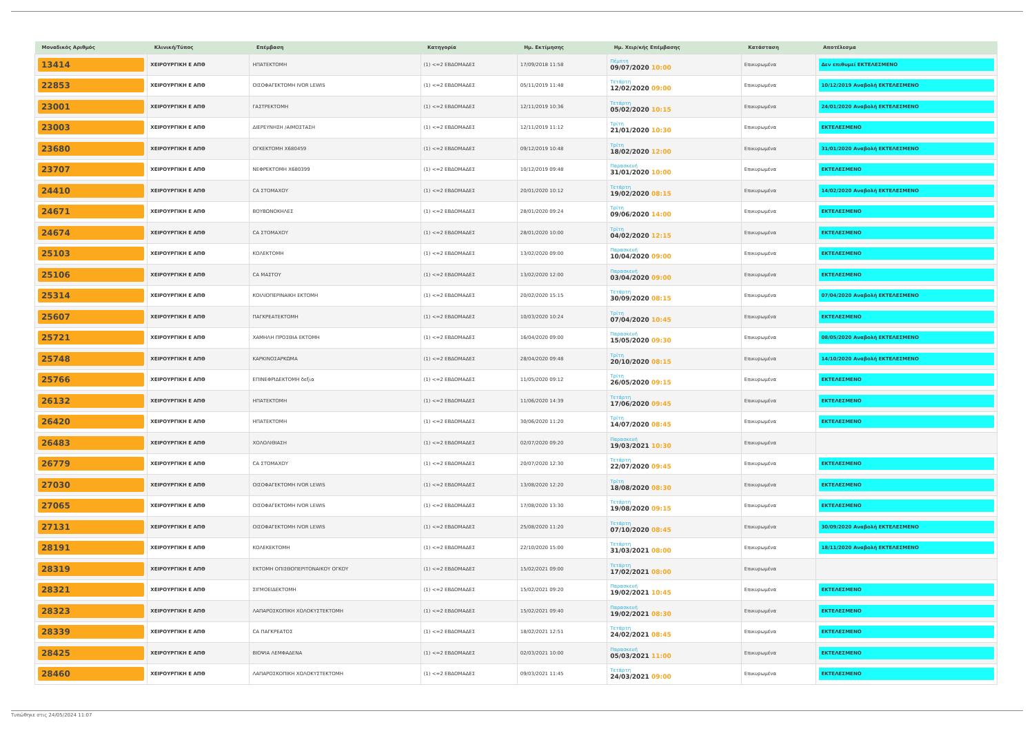| Μοναδικός Αριθμός | Κλινική/Τύπος | Επέμβαση | Κατηγορία | Ημ. Εκτίμησης | Ημ. Χειρ/κής Επέμβασης | Κατάσταση | Αποτέλεσμα |
| --- | --- | --- | --- | --- | --- | --- | --- |
| 13414 | ΧΕΙΡΟΥΡΓΙΚΗ Ε ΑΠΘ | ΗΠΑΤΕΚΤΟΜΗ | (1) <=2 ΕΒΔΟΜΑΔΕΣ | 17/09/2018 11:58 | Πέμπτη 09/07/2020 10:00 | Επικυρωμένα | Δεν επιθυμεί ΕΚΤΕΛΕΣΜΕΝΟ |
| 22853 | ΧΕΙΡΟΥΡΓΙΚΗ Ε ΑΠΘ | ΟΙΣΟΦΑΓΕΚΤΟΜΗ IVOR LEWIS | (1) <=2 ΕΒΔΟΜΑΔΕΣ | 05/11/2019 11:48 | Τετάρτη 12/02/2020 09:00 | Επικυρωμένα | 10/12/2019 Αναβολή ΕΚΤΕΛΕΣΜΕΝΟ |
| 23001 | ΧΕΙΡΟΥΡΓΙΚΗ Ε ΑΠΘ | ΓΑΣΤΡΕΚΤΟΜΗ | (1) <=2 ΕΒΔΟΜΑΔΕΣ | 12/11/2019 10:36 | Τετάρτη 05/02/2020 10:15 | Επικυρωμένα | 24/01/2020 Αναβολή ΕΚΤΕΛΕΣΜΕΝΟ |
| 23003 | ΧΕΙΡΟΥΡΓΙΚΗ Ε ΑΠΘ | ΔΙΕΡΕΥΝΗΣΗ /ΑΙΜΟΣΤΑΣΗ | (1) <=2 ΕΒΔΟΜΑΔΕΣ | 12/11/2019 11:12 | Τρίτη 21/01/2020 10:30 | Επικυρωμένα | ΕΚΤΕΛΕΣΜΕΝΟ |
| 23680 | ΧΕΙΡΟΥΡΓΙΚΗ Ε ΑΠΘ | ΟΓΚΕΚΤΟΜΗ Χ680459 | (1) <=2 ΕΒΔΟΜΑΔΕΣ | 09/12/2019 10:48 | Τρίτη 18/02/2020 12:00 | Επικυρωμένα | 31/01/2020 Αναβολή ΕΚΤΕΛΕΣΜΕΝΟ |
| 23707 | ΧΕΙΡΟΥΡΓΙΚΗ Ε ΑΠΘ | ΝΕΦΡΕΚΤΟΜΗ Χ680399 | (1) <=2 ΕΒΔΟΜΑΔΕΣ | 10/12/2019 09:48 | Παρασκευή 31/01/2020 10:00 | Επικυρωμένα | ΕΚΤΕΛΕΣΜΕΝΟ |
| 24410 | ΧΕΙΡΟΥΡΓΙΚΗ Ε ΑΠΘ | CA ΣΤΟΜΑΧΟΥ | (1) <=2 ΕΒΔΟΜΑΔΕΣ | 20/01/2020 10:12 | Τετάρτη 19/02/2020 08:15 | Επικυρωμένα | 14/02/2020 Αναβολή ΕΚΤΕΛΕΣΜΕΝΟ |
| 24671 | ΧΕΙΡΟΥΡΓΙΚΗ Ε ΑΠΘ | ΒΟΥΒΩΝΟΚΗΛΕΣ | (1) <=2 ΕΒΔΟΜΑΔΕΣ | 28/01/2020 09:24 | Τρίτη 09/06/2020 14:00 | Επικυρωμένα | ΕΚΤΕΛΕΣΜΕΝΟ |
| 24674 | ΧΕΙΡΟΥΡΓΙΚΗ Ε ΑΠΘ | CA ΣΤΟΜΑΧΟΥ | (1) <=2 ΕΒΔΟΜΑΔΕΣ | 28/01/2020 10:00 | Τρίτη 04/02/2020 12:15 | Επικυρωμένα | ΕΚΤΕΛΕΣΜΕΝΟ |
| 25103 | ΧΕΙΡΟΥΡΓΙΚΗ Ε ΑΠΘ | ΚΟΛΕΚΤΟΜΗ | (1) <=2 ΕΒΔΟΜΑΔΕΣ | 13/02/2020 09:00 | Παρασκευή 10/04/2020 09:00 | Επικυρωμένα | ΕΚΤΕΛΕΣΜΕΝΟ |
| 25106 | ΧΕΙΡΟΥΡΓΙΚΗ Ε ΑΠΘ | CA ΜΑΣΤΟΥ | (1) <=2 ΕΒΔΟΜΑΔΕΣ | 13/02/2020 12:00 | Παρασκευή 03/04/2020 09:00 | Επικυρωμένα | ΕΚΤΕΛΕΣΜΕΝΟ |
| 25314 | ΧΕΙΡΟΥΡΓΙΚΗ Ε ΑΠΘ | ΚΟΙΛΙΟΠΕΡΙΝΑΙΚΗ ΕΚΤΟΜΗ | (1) <=2 ΕΒΔΟΜΑΔΕΣ | 20/02/2020 15:15 | Τετάρτη 30/09/2020 08:15 | Επικυρωμένα | 07/04/2020 Αναβολή ΕΚΤΕΛΕΣΜΕΝΟ |
| 25607 | ΧΕΙΡΟΥΡΓΙΚΗ Ε ΑΠΘ | ΠΑΓΚΡΕΑΤΕΚΤΟΜΗ | (1) <=2 ΕΒΔΟΜΑΔΕΣ | 10/03/2020 10:24 | Τρίτη 07/04/2020 10:45 | Επικυρωμένα | ΕΚΤΕΛΕΣΜΕΝΟ |
| 25721 | ΧΕΙΡΟΥΡΓΙΚΗ Ε ΑΠΘ | ΧΑΜΗΛΗ ΠΡΟΣΘΙΑ ΕΚΤΟΜΗ | (1) <=2 ΕΒΔΟΜΑΔΕΣ | 16/04/2020 09:00 | Παρασκευή 15/05/2020 09:30 | Επικυρωμένα | 08/05/2020 Αναβολή ΕΚΤΕΛΕΣΜΕΝΟ |
| 25748 | ΧΕΙΡΟΥΡΓΙΚΗ Ε ΑΠΘ | ΚΑΡΚΙΝΟΣΑΡΚΩΜΑ | (1) <=2 ΕΒΔΟΜΑΔΕΣ | 28/04/2020 09:48 | Τρίτη 20/10/2020 08:15 | Επικυρωμένα | 14/10/2020 Αναβολή ΕΚΤΕΛΕΣΜΕΝΟ |
| 25766 | ΧΕΙΡΟΥΡΓΙΚΗ Ε ΑΠΘ | ΕΠΙΝΕΦΡΙΔΕΚΤΟΜΗ δεξια | (1) <=2 ΕΒΔΟΜΑΔΕΣ | 11/05/2020 09:12 | Τρίτη 26/05/2020 09:15 | Επικυρωμένα | ΕΚΤΕΛΕΣΜΕΝΟ |
| 26132 | ΧΕΙΡΟΥΡΓΙΚΗ Ε ΑΠΘ | ΗΠΑΤΕΚΤΟΜΗ | (1) <=2 ΕΒΔΟΜΑΔΕΣ | 11/06/2020 14:39 | Τετάρτη 17/06/2020 09:45 | Επικυρωμένα | ΕΚΤΕΛΕΣΜΕΝΟ |
| 26420 | ΧΕΙΡΟΥΡΓΙΚΗ Ε ΑΠΘ | ΗΠΑΤΕΚΤΟΜΗ | (1) <=2 ΕΒΔΟΜΑΔΕΣ | 30/06/2020 11:20 | Τρίτη 14/07/2020 08:45 | Επικυρωμένα | ΕΚΤΕΛΕΣΜΕΝΟ |
| 26483 | ΧΕΙΡΟΥΡΓΙΚΗ Ε ΑΠΘ | ΧΟΛΟΛΙΘΙΑΣΗ | (1) <=2 ΕΒΔΟΜΑΔΕΣ | 02/07/2020 09:20 | Παρασκευή 19/03/2021 10:30 | Επικυρωμένα | |
| 26779 | ΧΕΙΡΟΥΡΓΙΚΗ Ε ΑΠΘ | CA ΣΤΟΜΑΧΟΥ | (1) <=2 ΕΒΔΟΜΑΔΕΣ | 20/07/2020 12:30 | Τετάρτη 22/07/2020 09:45 | Επικυρωμένα | ΕΚΤΕΛΕΣΜΕΝΟ |
| 27030 | ΧΕΙΡΟΥΡΓΙΚΗ Ε ΑΠΘ | ΟΙΣΟΦΑΓΕΚΤΟΜΗ IVOR LEWIS | (1) <=2 ΕΒΔΟΜΑΔΕΣ | 13/08/2020 12:20 | Τρίτη 18/08/2020 08:30 | Επικυρωμένα | ΕΚΤΕΛΕΣΜΕΝΟ |
| 27065 | ΧΕΙΡΟΥΡΓΙΚΗ Ε ΑΠΘ | ΟΙΣΟΦΑΓΕΚΤΟΜΗ IVOR LEWIS | (1) <=2 ΕΒΔΟΜΑΔΕΣ | 17/08/2020 13:30 | Τετάρτη 19/08/2020 09:15 | Επικυρωμένα | ΕΚΤΕΛΕΣΜΕΝΟ |
| 27131 | ΧΕΙΡΟΥΡΓΙΚΗ Ε ΑΠΘ | ΟΙΣΟΦΑΓΕΚΤΟΜΗ IVOR LEWIS | (1) <=2 ΕΒΔΟΜΑΔΕΣ | 25/08/2020 11:20 | Τετάρτη 07/10/2020 08:45 | Επικυρωμένα | 30/09/2020 Αναβολή ΕΚΤΕΛΕΣΜΕΝΟ |
| 28191 | ΧΕΙΡΟΥΡΓΙΚΗ Ε ΑΠΘ | ΚΟΛΕΚΕΚΤΟΜΗ | (1) <=2 ΕΒΔΟΜΑΔΕΣ | 22/10/2020 15:00 | Τετάρτη 31/03/2021 08:00 | Επικυρωμένα | 18/11/2020 Αναβολή ΕΚΤΕΛΕΣΜΕΝΟ |
| 28319 | ΧΕΙΡΟΥΡΓΙΚΗ Ε ΑΠΘ | ΕΚΤΟΜΗ ΟΠΙΣΘΟΠΕΡΙΤΟΝΑΙΚΟΥ ΟΓΚΟΥ | (1) <=2 ΕΒΔΟΜΑΔΕΣ | 15/02/2021 09:00 | Τετάρτη 17/02/2021 08:00 | Επικυρωμένα | |
| 28321 | ΧΕΙΡΟΥΡΓΙΚΗ Ε ΑΠΘ | ΣΙΓΜΟΕΙΔΕΚΤΟΜΗ | (1) <=2 ΕΒΔΟΜΑΔΕΣ | 15/02/2021 09:20 | Παρασκευή 19/02/2021 10:45 | Επικυρωμένα | ΕΚΤΕΛΕΣΜΕΝΟ |
| 28323 | ΧΕΙΡΟΥΡΓΙΚΗ Ε ΑΠΘ | ΛΑΠΑΡΟΣΚΟΠΙΚΗ ΧΟΛΟΚΥΣΤΕΚΤΟΜΗ | (1) <=2 ΕΒΔΟΜΑΔΕΣ | 15/02/2021 09:40 | Παρασκευή 19/02/2021 08:30 | Επικυρωμένα | ΕΚΤΕΛΕΣΜΕΝΟ |
| 28339 | ΧΕΙΡΟΥΡΓΙΚΗ Ε ΑΠΘ | CA ΠΑΓΚΡΕΑΤΟΣ | (1) <=2 ΕΒΔΟΜΑΔΕΣ | 18/02/2021 12:51 | Τετάρτη 24/02/2021 08:45 | Επικυρωμένα | ΕΚΤΕΛΕΣΜΕΝΟ |
| 28425 | ΧΕΙΡΟΥΡΓΙΚΗ Ε ΑΠΘ | ΒΙΟΨΙΑ ΛΕΜΦΑΔΕΝΑ | (1) <=2 ΕΒΔΟΜΑΔΕΣ | 02/03/2021 10:00 | Παρασκευή 05/03/2021 11:00 | Επικυρωμένα | ΕΚΤΕΛΕΣΜΕΝΟ |
| 28460 | ΧΕΙΡΟΥΡΓΙΚΗ Ε ΑΠΘ | ΛΑΠΑΡΟΣΚΟΠΙΚΗ ΧΟΛΟΚΥΣΤΕΚΤΟΜΗ | (1) <=2 ΕΒΔΟΜΑΔΕΣ | 09/03/2021 11:45 | Τετάρτη 24/03/2021 09:00 | Επικυρωμένα | ΕΚΤΕΛΕΣΜΕΝΟ |
Τυπώθηκε στις 24/05/2024 11:07